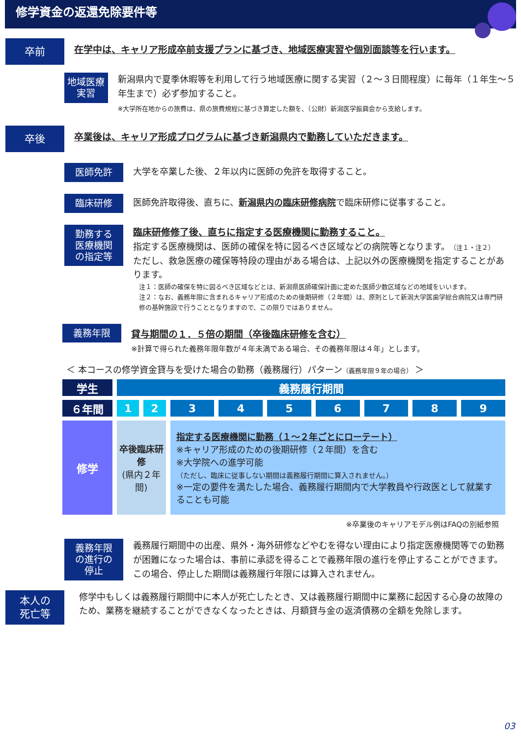修学資金の返還免除要件等
卒前
在学中は、キャリア形成卒前支援プランに基づき、地域医療実習や個別面談等を行います。
地域医療
実習
新潟県内で夏季休暇等を利用して行う地域医療に関する実習（２～３日間程度）に毎年（１年生～５年生まで）必ず参加すること。
※大学所在地からの旅費は、県の旅費規程に基づき算定した額を、（公財）新潟医学振興会から支給します。
卒後
卒業後は、キャリア形成プログラムに基づき新潟県内で勤務していただきます。
医師免許
大学を卒業した後、２年以内に医師の免許を取得すること。
臨床研修
医師免許取得後、直ちに、新潟県内の臨床研修病院で臨床研修に従事すること。
勤務する
医療機関
の指定等
臨床研修修了後、直ちに指定する医療機関に勤務すること。
指定する医療機関は、医師の確保を特に図るべき区域などの病院等となります。（注１・注２）
ただし、救急医療の確保等特段の理由がある場合は、上記以外の医療機関を指定することがあります。
注１：医師の確保を特に図るべき区域などとは、新潟県医師確保計画に定めた医師少数区域などの地域をいいます。
注２：なお、義務年限に含まれるキャリア形成のための後期研修（２年間）は、原則として新潟大学医歯学総合病院又は専門研修の基幹施設で行うこととなりますので、この限りではありません。
義務年限
貸与期間の１．５倍の期間（卒後臨床研修を含む）
※計算で得られた義務年限年数が４年未満である場合、その義務年限は４年」とします。
＜ 本コースの修学資金貸与を受けた場合の勤務（義務履行）パターン（義務年限９年の場合） ＞
| 学生 | 義務履行期間 | | | | | | | | |
| ６年間 | 1 | 2 | 3 | 4 | 5 | 6 | 7 | 8 | 9 |
| 修学 | 卒後臨床研修 (県内２年間) | | 指定する医療機関に勤務（１～２年ごとにローテート） ※キャリア形成のための後期研修（２年間）を含む ※大学院への進学可能 （ただし、臨床に従事しない期間は義務履行期間に算入されません。） ※一定の要件を満たした場合、義務履行期間内で大学教員や行政医として就業することも可能 | | | | | | |
※卒業後のキャリアモデル例はFAQの別紙参照
義務年限
の進行の
停止
義務履行期間中の出産、県外・海外研修などやむを得ない理由により指定医療機関等での勤務が困難になった場合は、事前に承認を得ることで義務年限の進行を停止することができます。この場合、停止した期間は義務履行年限には算入されません。
本人の
死亡等
修学中もしくは義務履行期間中に本人が死亡したとき、又は義務履行期間中に業務に起因する心身の故障のため、業務を継続することができなくなったときは、月額貸与金の返済債務の全額を免除します。
03